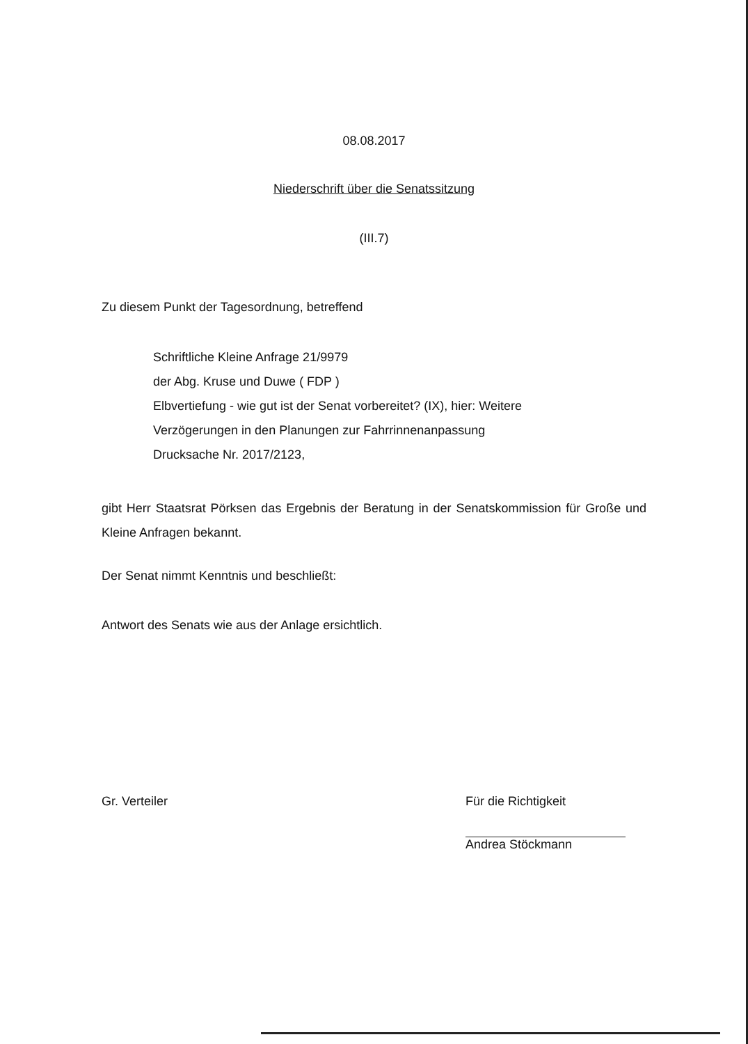08.08.2017
Niederschrift über die Senatssitzung
(III.7)
Zu diesem Punkt der Tagesordnung, betreffend
Schriftliche Kleine Anfrage 21/9979
der Abg. Kruse und Duwe ( FDP )
Elbvertiefung - wie gut ist der Senat vorbereitet? (IX), hier: Weitere
Verzögerungen in den Planungen zur Fahrrinnenanpassung
Drucksache Nr. 2017/2123,
gibt Herr Staatsrat Pörksen das Ergebnis der Beratung in der Senatskommission für Große und Kleine Anfragen bekannt.
Der Senat nimmt Kenntnis und beschließt:
Antwort des Senats wie aus der Anlage ersichtlich.
Gr. Verteiler Für die Richtigkeit
Andrea Stöckmann